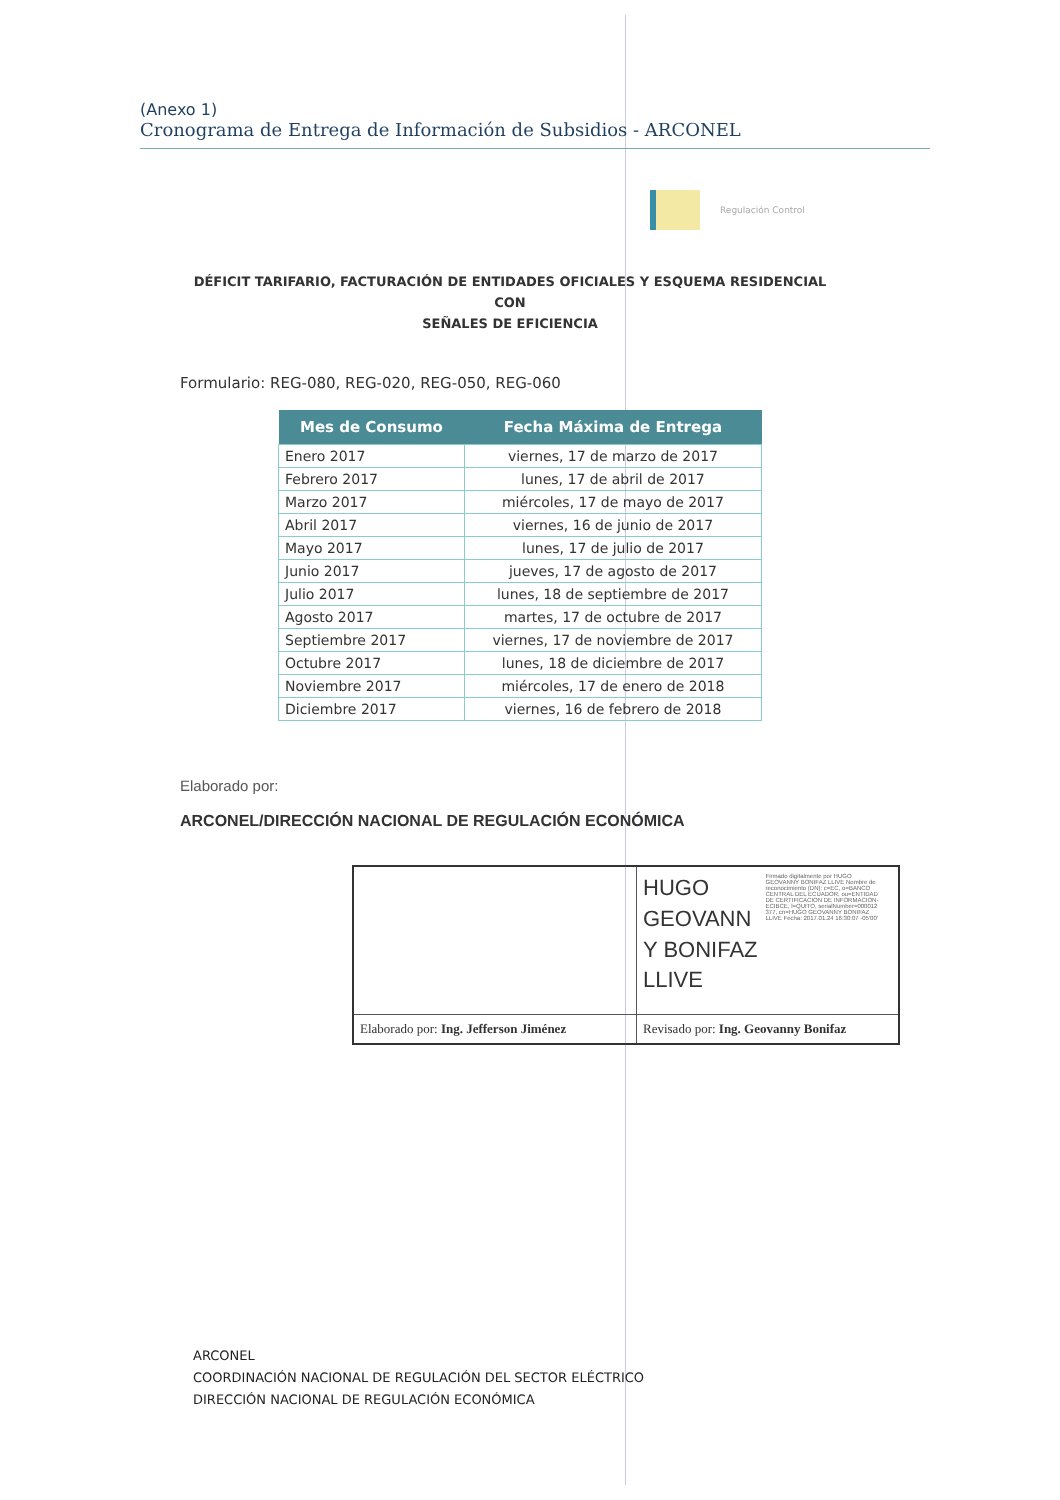(Anexo 1)
Cronograma de Entrega de Información de Subsidios - ARCONEL
Regulación Control
DÉFICIT TARIFARIO, FACTURACIÓN DE ENTIDADES OFICIALES Y ESQUEMA RESIDENCIAL CON
SEÑALES DE EFICIENCIA
Formulario: REG-080, REG-020, REG-050, REG-060
| Mes de Consumo | Fecha Máxima de Entrega |
| --- | --- |
| Enero 2017 | viernes, 17 de marzo de 2017 |
| Febrero 2017 | lunes, 17 de abril de 2017 |
| Marzo 2017 | miércoles, 17 de mayo de 2017 |
| Abril 2017 | viernes, 16 de junio de 2017 |
| Mayo 2017 | lunes, 17 de julio de 2017 |
| Junio 2017 | jueves, 17 de agosto de 2017 |
| Julio 2017 | lunes, 18 de septiembre de 2017 |
| Agosto 2017 | martes, 17 de octubre de 2017 |
| Septiembre 2017 | viernes, 17 de noviembre de 2017 |
| Octubre 2017 | lunes, 18 de diciembre de 2017 |
| Noviembre 2017 | miércoles, 17 de enero de 2018 |
| Diciembre 2017 | viernes, 16 de febrero de 2018 |
Elaborado por:
ARCONEL/DIRECCIÓN NACIONAL DE REGULACIÓN ECONÓMICA
| | HUGO GEOVANN Y BONIFAZ LLIVE Firmado digitalmente por HUGO GEOVANNY BONIFAZ LLIVE Nombre de reconocimiento (DN): c=EC, o=BANCO CENTRAL DEL ECUADOR, ou=ENTIDAD DE CERTIFICACION DE INFORMACION-ECIBCE, l=QUITO, serialNumber=000012 377, cn=HUGO GEOVANNY BONIFAZ LLIVE Fecha: 2017.01.24 16:30:07 -05'00' |
| Elaborado por: Ing. Jefferson Jiménez | Revisado por: Ing. Geovanny Bonifaz |
ARCONEL
COORDINACIÓN NACIONAL DE REGULACIÓN DEL SECTOR ELÉCTRICO
DIRECCIÓN NACIONAL DE REGULACIÓN ECONÓMICA